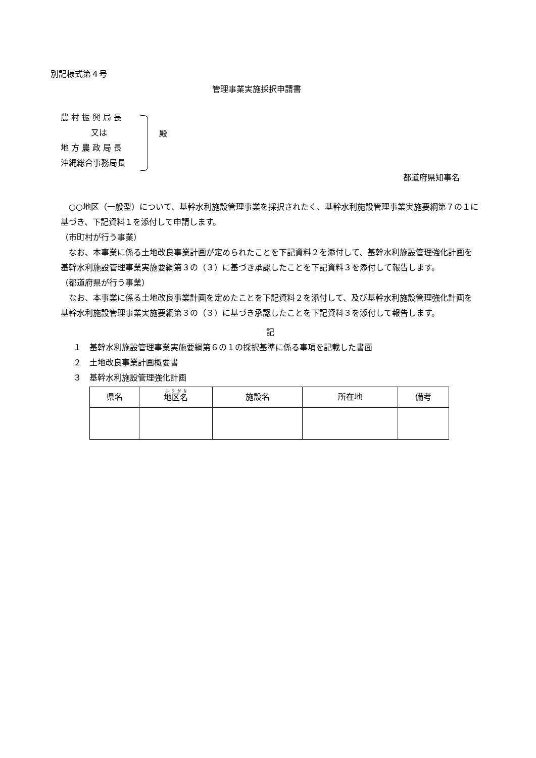別記様式第４号
管理事業実施採択申請書
農 村 振 興 局 長
又は
地 方 農 政 局 長
沖縄総合事務局長
殿
都道府県知事名
　○○地区（一般型）について、基幹水利施設管理事業を採択されたく、基幹水利施設管理事業実施要綱第７の１に基づき、下記資料１を添付して申請します。
（市町村が行う事業）
　なお、本事業に係る土地改良事業計画が定められたことを下記資料２を添付して、基幹水利施設管理強化計画を基幹水利施設管理事業実施要綱第３の（３）に基づき承認したことを下記資料３を添付して報告します。
（都道府県が行う事業）
　なお、本事業に係る土地改良事業計画を定めたことを下記資料２を添付して、及び基幹水利施設管理強化計画を基幹水利施設管理事業実施要綱第３の（３）に基づき承認したことを下記資料３を添付して報告します。
記
１　基幹水利施設管理事業実施要綱第６の１の採択基準に係る事項を記載した書面
２　土地改良事業計画概要書
３　基幹水利施設管理強化計画
| 県名 | 地区名 | 施設名 | 所在地 | 備考 |
| --- | --- | --- | --- | --- |